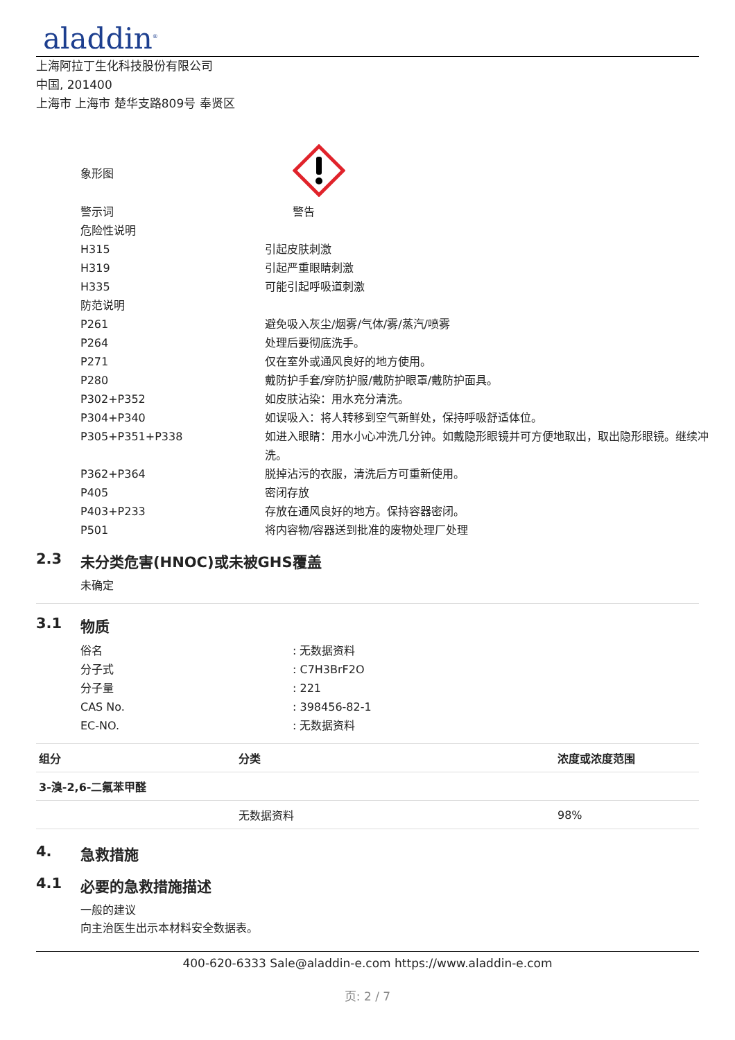aladdin<sup>®</sup>
上海阿拉丁生化科技股份有限公司
中国, 201400
上海市 上海市 楚华支路809号 奉贤区
| 象形图 | |
| 警示词 | 警告 |
| 危险性说明 | |
| H315 | 引起皮肤刺激 |
| H319 | 引起严重眼睛刺激 |
| H335 | 可能引起呼吸道刺激 |
| 防范说明 | |
| P261 | 避免吸入灰尘/烟雾/气体/雾/蒸汽/喷雾 |
| P264 | 处理后要彻底洗手。 |
| P271 | 仅在室外或通风良好的地方使用。 |
| P280 | 戴防护手套/穿防护服/戴防护眼罩/戴防护面具。 |
| P302+P352 | 如皮肤沾染：用水充分清洗。 |
| P304+P340 | 如误吸入：将人转移到空气新鲜处，保持呼吸舒适体位。 |
| P305+P351+P338 | 如进入眼睛：用水小心冲洗几分钟。如戴隐形眼镜并可方便地取出，取出隐形眼镜。继续冲洗。 |
| P362+P364 | 脱掉沾污的衣服，清洗后方可重新使用。 |
| P405 | 密闭存放 |
| P403+P233 | 存放在通风良好的地方。保持容器密闭。 |
| P501 | 将内容物/容器送到批准的废物处理厂处理 |
2.3 未分类危害(HNOC)或未被GHS覆盖
未确定
3.1 物质
| 俗名 | : 无数据资料 |
| 分子式 | : C7H3BrF2O |
| 分子量 | : 221 |
| CAS No. | : 398456-82-1 |
| EC-NO. | : 无数据资料 |
| 组分 | 分类 | 浓度或浓度范围 |
| --- | --- | --- |
| 3-溴-2,6-二氟苯甲醛 | | |
| | 无数据资料 | 98% |
4. 急救措施
4.1 必要的急救措施描述
一般的建议
向主治医生出示本材料安全数据表。
400-620-6333 Sale@aladdin-e.com https://www.aladdin-e.com
页: 2 / 7